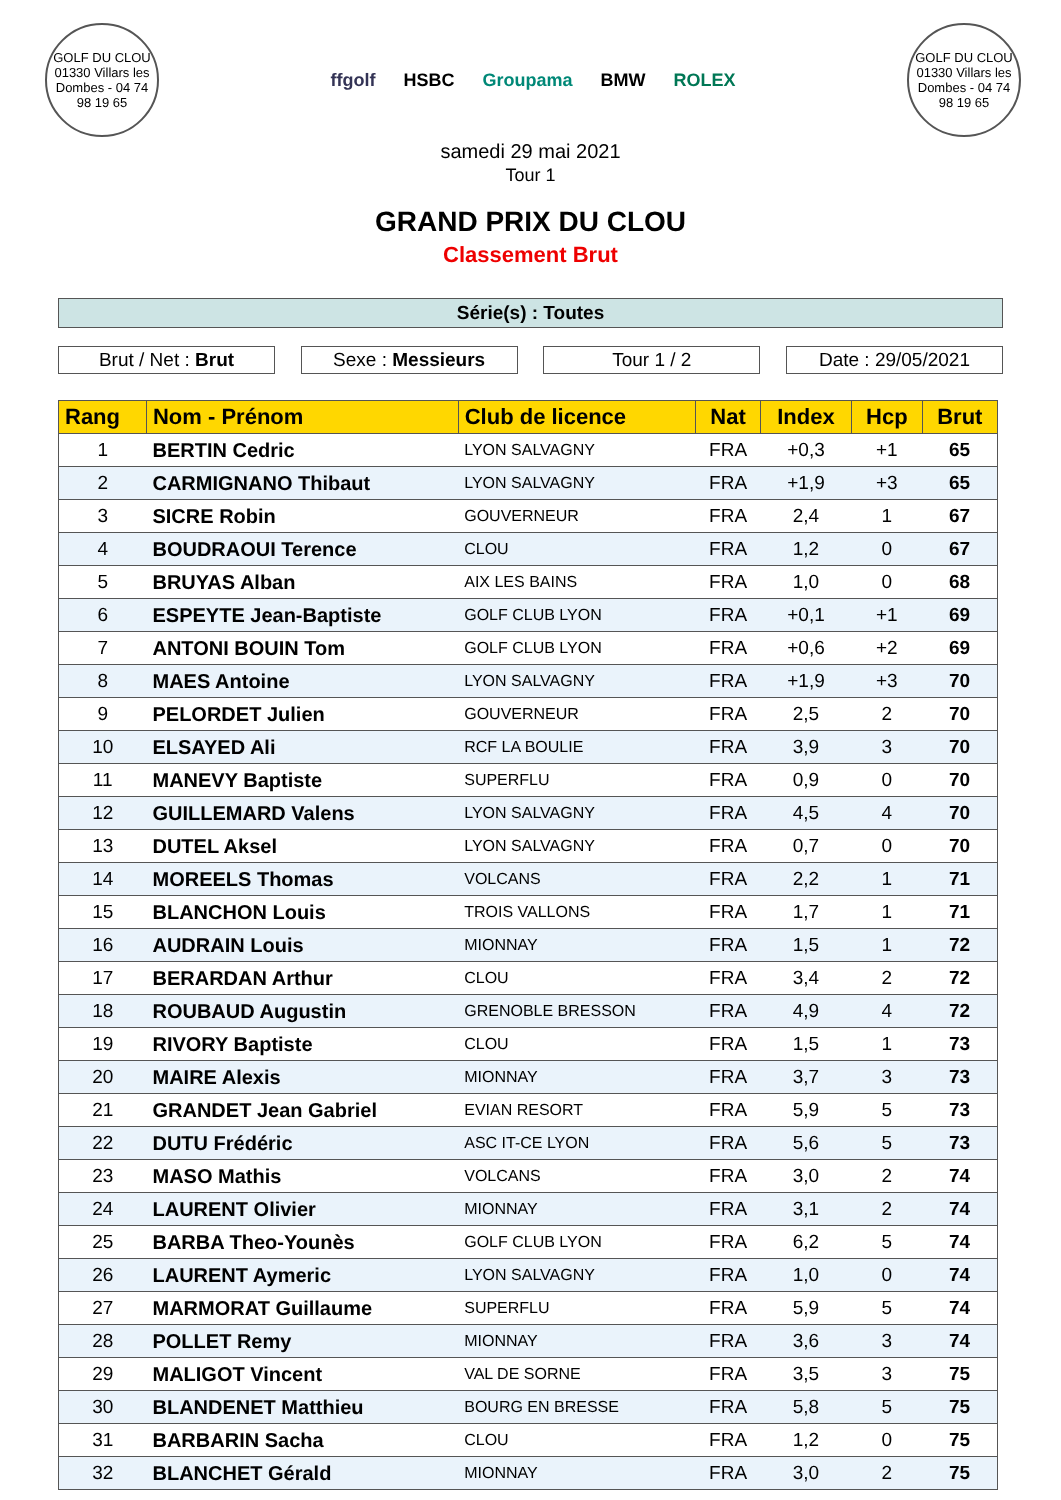GOLF DU CLOU
01330 Villars les Dombes - 04 74 98 19 65
ffgolf HSBC Groupama BMW ROLEX
GOLF DU CLOU
01330 Villars les Dombes - 04 74 98 19 65
samedi 29 mai 2021
Tour 1
GRAND PRIX DU CLOU
Classement Brut
Série(s) : Toutes
Brut / Net : Brut Sexe : Messieurs Tour 1 / 2 Date : 29/05/2021
| Rang | Nom - Prénom | Club de licence | Nat | Index | Hcp | Brut |
| --- | --- | --- | --- | --- | --- | --- |
| 1 | BERTIN Cedric | LYON SALVAGNY | FRA | +0,3 | +1 | 65 |
| 2 | CARMIGNANO Thibaut | LYON SALVAGNY | FRA | +1,9 | +3 | 65 |
| 3 | SICRE Robin | GOUVERNEUR | FRA | 2,4 | 1 | 67 |
| 4 | BOUDRAOUI Terence | CLOU | FRA | 1,2 | 0 | 67 |
| 5 | BRUYAS Alban | AIX LES BAINS | FRA | 1,0 | 0 | 68 |
| 6 | ESPEYTE Jean-Baptiste | GOLF CLUB LYON | FRA | +0,1 | +1 | 69 |
| 7 | ANTONI BOUIN Tom | GOLF CLUB LYON | FRA | +0,6 | +2 | 69 |
| 8 | MAES Antoine | LYON SALVAGNY | FRA | +1,9 | +3 | 70 |
| 9 | PELORDET Julien | GOUVERNEUR | FRA | 2,5 | 2 | 70 |
| 10 | ELSAYED Ali | RCF LA BOULIE | FRA | 3,9 | 3 | 70 |
| 11 | MANEVY Baptiste | SUPERFLU | FRA | 0,9 | 0 | 70 |
| 12 | GUILLEMARD Valens | LYON SALVAGNY | FRA | 4,5 | 4 | 70 |
| 13 | DUTEL Aksel | LYON SALVAGNY | FRA | 0,7 | 0 | 70 |
| 14 | MOREELS Thomas | VOLCANS | FRA | 2,2 | 1 | 71 |
| 15 | BLANCHON Louis | TROIS VALLONS | FRA | 1,7 | 1 | 71 |
| 16 | AUDRAIN Louis | MIONNAY | FRA | 1,5 | 1 | 72 |
| 17 | BERARDAN Arthur | CLOU | FRA | 3,4 | 2 | 72 |
| 18 | ROUBAUD Augustin | GRENOBLE BRESSON | FRA | 4,9 | 4 | 72 |
| 19 | RIVORY Baptiste | CLOU | FRA | 1,5 | 1 | 73 |
| 20 | MAIRE Alexis | MIONNAY | FRA | 3,7 | 3 | 73 |
| 21 | GRANDET Jean Gabriel | EVIAN RESORT | FRA | 5,9 | 5 | 73 |
| 22 | DUTU Frédéric | ASC IT-CE LYON | FRA | 5,6 | 5 | 73 |
| 23 | MASO Mathis | VOLCANS | FRA | 3,0 | 2 | 74 |
| 24 | LAURENT Olivier | MIONNAY | FRA | 3,1 | 2 | 74 |
| 25 | BARBA Theo-Younès | GOLF CLUB LYON | FRA | 6,2 | 5 | 74 |
| 26 | LAURENT Aymeric | LYON SALVAGNY | FRA | 1,0 | 0 | 74 |
| 27 | MARMORAT Guillaume | SUPERFLU | FRA | 5,9 | 5 | 74 |
| 28 | POLLET Remy | MIONNAY | FRA | 3,6 | 3 | 74 |
| 29 | MALIGOT Vincent | VAL DE SORNE | FRA | 3,5 | 3 | 75 |
| 30 | BLANDENET Matthieu | BOURG EN BRESSE | FRA | 5,8 | 5 | 75 |
| 31 | BARBARIN Sacha | CLOU | FRA | 1,2 | 0 | 75 |
| 32 | BLANCHET Gérald | MIONNAY | FRA | 3,0 | 2 | 75 |